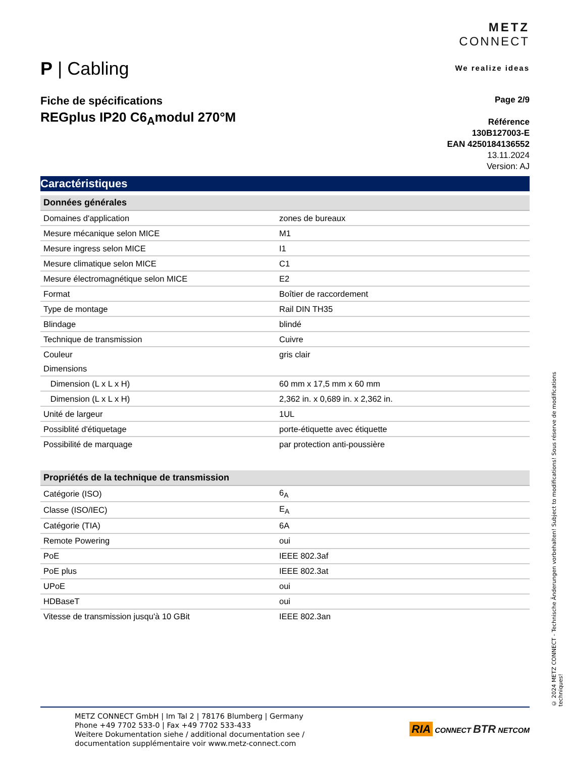P | Cabling
METZ
CONNECT
We realize ideas
Fiche de spécifications
REGplus IP20 C6<sub>A</sub>modul 270°M
Page 2/9
Référence
130B127003-E
EAN 4250184136552
13.11.2024
Version: AJ
Caractéristiques
| Données générales | |
| --- | --- |
| Domaines d'application | zones de bureaux |
| Mesure mécanique selon MICE | M1 |
| Mesure ingress selon MICE | I1 |
| Mesure climatique selon MICE | C1 |
| Mesure électromagnétique selon MICE | E2 |
| Format | Boîtier de raccordement |
| Type de montage | Rail DIN TH35 |
| Blindage | blindé |
| Technique de transmission | Cuivre |
| Couleur | gris clair |
| Dimensions | |
| Dimension (L x L x H) | 60 mm x 17,5 mm x 60 mm |
| Dimension (L x L x H) | 2,362 in. x 0,689 in. x 2,362 in. |
| Unité de largeur | 1UL |
| Possiblité d'étiquetage | porte-étiquette avec étiquette |
| Possibilité de marquage | par protection anti-poussière |
| Propriétés de la technique de transmission | |
| --- | --- |
| Catégorie (ISO) | 6<sub>A</sub> |
| Classe (ISO/IEC) | E<sub>A</sub> |
| Catégorie (TIA) | 6A |
| Remote Powering | oui |
| PoE | IEEE 802.3af |
| PoE plus | IEEE 802.3at |
| UPoE | oui |
| HDBaseT | oui |
| Vitesse de transmission jusqu'à 10 GBit | IEEE 802.3an |
METZ CONNECT GmbH | Im Tal 2 | 78176 Blumberg | Germany
Phone +49 7702 533-0 | Fax +49 7702 533-433
Weitere Dokumentation siehe / additional documentation see /
documentation supplémentaire voir www.metz-connect.com
RIA CONNECT BTR NETCOM
© 2024 METZ CONNECT - Technische Änderungen vorbehalten! Subject to modifications! Sous réserve de modifications techniques!